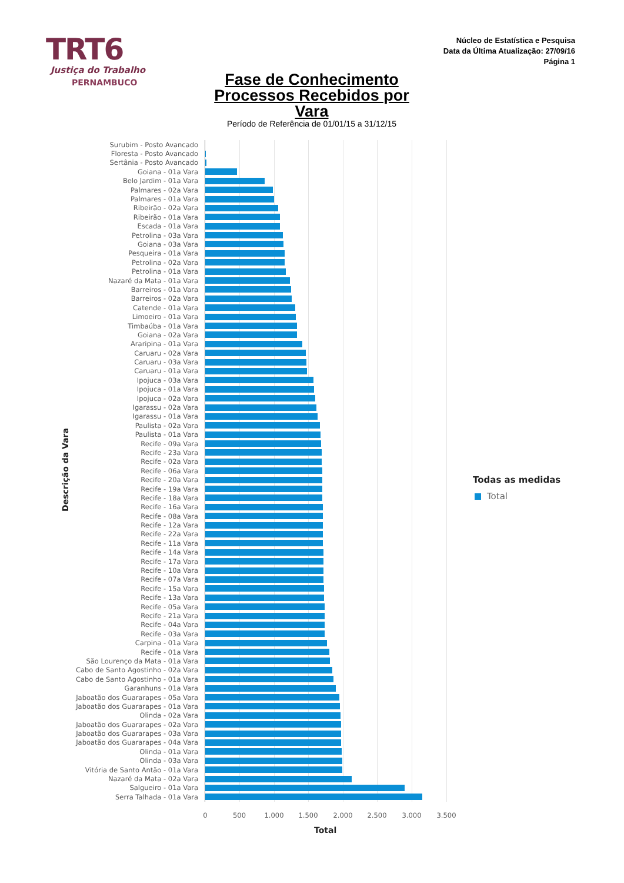TRT6
Justiça do Trabalho
PERNAMBUCO
Núcleo de Estatística e Pesquisa
Data da Última Atualização: 27/09/16
Página 1
Fase de Conhecimento
Processos Recebidos por Vara
Período de Referência de 01/01/15 a 31/12/15
Surubim - Posto Avancado
Floresta - Posto Avancado
Sertânia - Posto Avancado
Goiana - 01a Vara
Belo Jardim - 01a Vara
Palmares - 02a Vara
Palmares - 01a Vara
Ribeirão - 02a Vara
Ribeirão - 01a Vara
Escada - 01a Vara
Petrolina - 03a Vara
Goiana - 03a Vara
Pesqueira - 01a Vara
Petrolina - 02a Vara
Petrolina - 01a Vara
Nazaré da Mata - 01a Vara
Barreiros - 01a Vara
Barreiros - 02a Vara
Catende - 01a Vara
Limoeiro - 01a Vara
Timbaúba - 01a Vara
Goiana - 02a Vara
Araripina - 01a Vara
Caruaru - 02a Vara
Caruaru - 03a Vara
Caruaru - 01a Vara
Ipojuca - 03a Vara
Ipojuca - 01a Vara
Ipojuca - 02a Vara
Igarassu - 02a Vara
Igarassu - 01a Vara
Paulista - 02a Vara
Paulista - 01a Vara
Recife - 09a Vara
Recife - 23a Vara
Recife - 02a Vara
Recife - 06a Vara
Recife - 20a Vara
Recife - 19a Vara
Recife - 18a Vara
Recife - 16a Vara
Recife - 08a Vara
Recife - 12a Vara
Recife - 22a Vara
Recife - 11a Vara
Recife - 14a Vara
Recife - 17a Vara
Recife - 10a Vara
Recife - 07a Vara
Recife - 15a Vara
Recife - 13a Vara
Recife - 05a Vara
Recife - 21a Vara
Recife - 04a Vara
Recife - 03a Vara
Carpina - 01a Vara
Recife - 01a Vara
São Lourenço da Mata - 01a Vara
Cabo de Santo Agostinho - 02a Vara
Cabo de Santo Agostinho - 01a Vara
Garanhuns - 01a Vara
Jaboatão dos Guararapes - 05a Vara
Jaboatão dos Guararapes - 01a Vara
Olinda - 02a Vara
Jaboatão dos Guararapes - 02a Vara
Jaboatão dos Guararapes - 03a Vara
Jaboatão dos Guararapes - 04a Vara
Olinda - 01a Vara
Olinda - 03a Vara
Vitória de Santo Antão - 01a Vara
Nazaré da Mata - 02a Vara
Salgueiro - 01a Vara
Serra Talhada - 01a Vara
0 500 1.000 1.500 2.000 2.500 3.000 3.500
Total
Descrição da Vara
Todas as medidas
Total